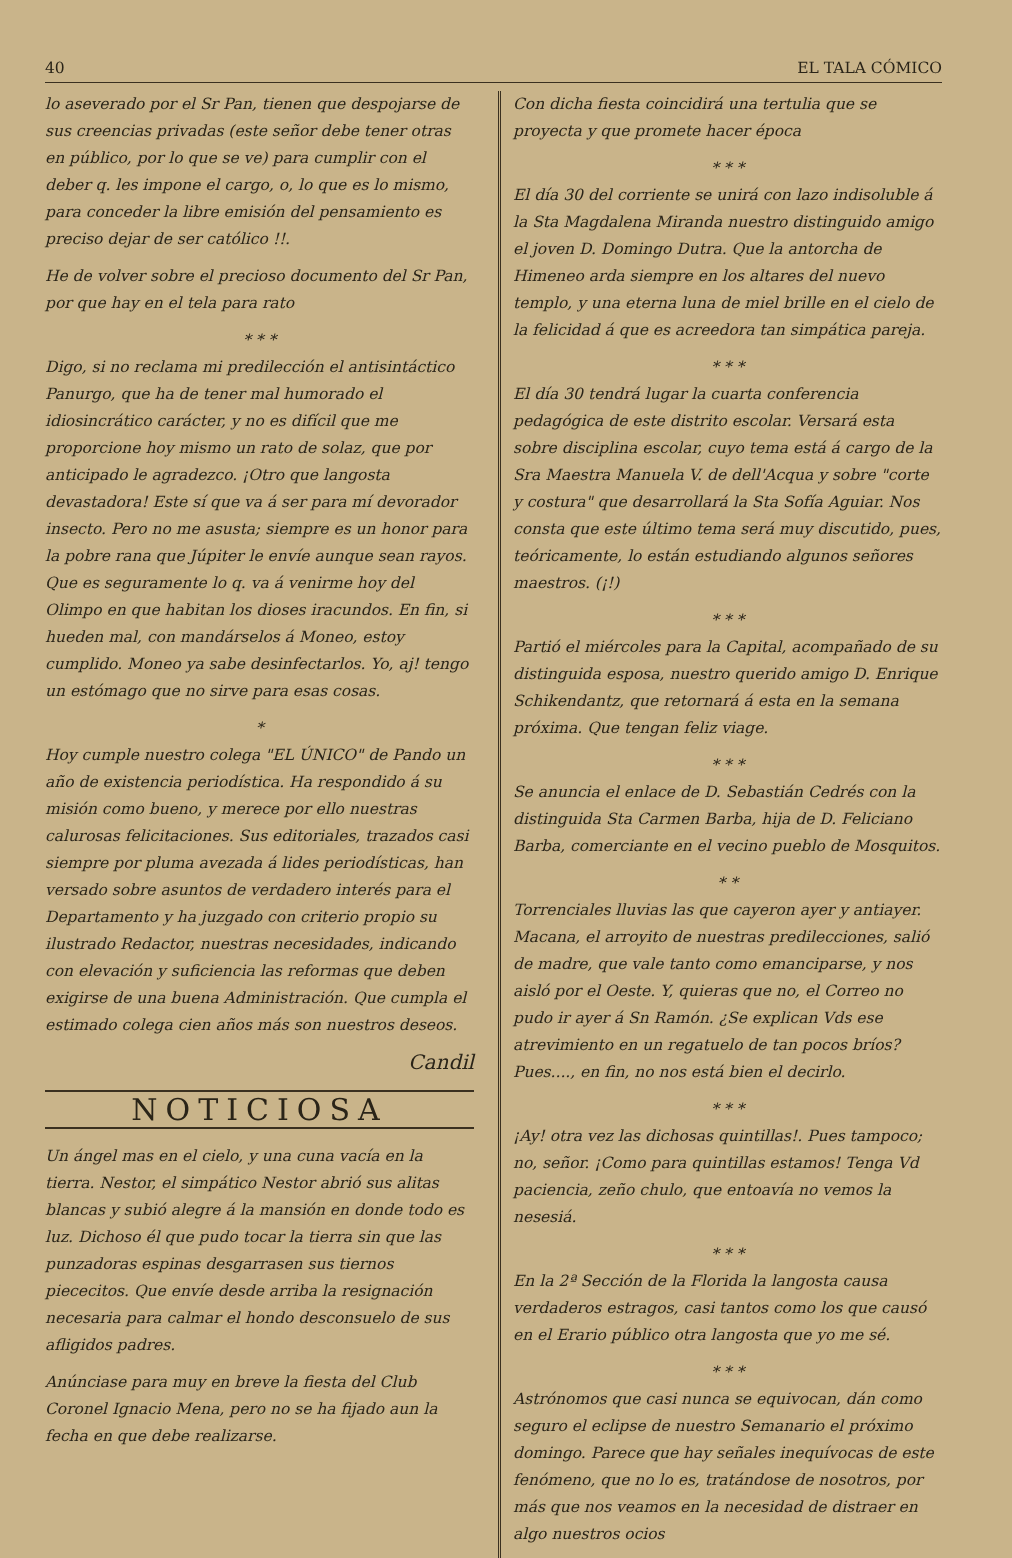40 EL TALA CÓMICO
lo aseverado por el Sr Pan, tienen que despojarse de sus creencias privadas (este señor debe tener otras en público, por lo que se ve) para cumplir con el deber q. les impone el cargo, o, lo que es lo mismo, para conceder la libre emisión del pensamiento es preciso dejar de ser católico !!.
He de volver sobre el precioso documento del Sr Pan, por que hay en el tela para rato
* * *
Digo, si no reclama mi predilección el antisintáctico Panurgo, que ha de tener mal humorado el idiosincrático carácter, y no es difícil que me proporcione hoy mismo un rato de solaz, que por anticipado le agradezco. ¡Otro que langosta devastadora! Este sí que va á ser para mí devorador insecto. Pero no me asusta; siempre es un honor para la pobre rana que Júpiter le envíe aunque sean rayos. Que es seguramente lo q. va á venirme hoy del Olimpo en que habitan los dioses iracundos. En fin, si hueden mal, con mandárselos á Moneo, estoy cumplido. Moneo ya sabe desinfectarlos. Yo, aj! tengo un estómago que no sirve para esas cosas.
*
Hoy cumple nuestro colega "EL ÚNICO" de Pando un año de existencia periodística. Ha respondido á su misión como bueno, y merece por ello nuestras calurosas felicitaciones. Sus editoriales, trazados casi siempre por pluma avezada á lides periodísticas, han versado sobre asuntos de verdadero interés para el Departamento y ha juzgado con criterio propio su ilustrado Redactor, nuestras necesidades, indicando con elevación y suficiencia las reformas que deben exigirse de una buena Administración. Que cumpla el estimado colega cien años más son nuestros deseos.
Candil
NOTICIOSA
Un ángel mas en el cielo, y una cuna vacía en la tierra. Nestor, el simpático Nestor abrió sus alitas blancas y subió alegre á la mansión en donde todo es luz. Dichoso él que pudo tocar la tierra sin que las punzadoras espinas desgarrasen sus tiernos piececitos. Que envíe desde arriba la resignación necesaria para calmar el hondo desconsuelo de sus afligidos padres.
Anúnciase para muy en breve la fiesta del Club Coronel Ignacio Mena, pero no se ha fijado aun la fecha en que debe realizarse.
Con dicha fiesta coincidirá una tertulia que se proyecta y que promete hacer época
* * *
El día 30 del corriente se unirá con lazo indisoluble á la Sta Magdalena Miranda nuestro distinguido amigo el joven D. Domingo Dutra. Que la antorcha de Himeneo arda siempre en los altares del nuevo templo, y una eterna luna de miel brille en el cielo de la felicidad á que es acreedora tan simpática pareja.
* * *
El día 30 tendrá lugar la cuarta conferencia pedagógica de este distrito escolar. Versará esta sobre disciplina escolar, cuyo tema está á cargo de la Sra Maestra Manuela V. de dell'Acqua y sobre "corte y costura" que desarrollará la Sta Sofía Aguiar. Nos consta que este último tema será muy discutido, pues, teóricamente, lo están estudiando algunos señores maestros. (¡!)
* * *
Partió el miércoles para la Capital, acompañado de su distinguida esposa, nuestro querido amigo D. Enrique Schikendantz, que retornará á esta en la semana próxima. Que tengan feliz viage.
* * *
Se anuncia el enlace de D. Sebastián Cedrés con la distinguida Sta Carmen Barba, hija de D. Feliciano Barba, comerciante en el vecino pueblo de Mosquitos.
* *
Torrenciales lluvias las que cayeron ayer y antiayer. Macana, el arroyito de nuestras predilecciones, salió de madre, que vale tanto como emanciparse, y nos aisló por el Oeste. Y, quieras que no, el Correo no pudo ir ayer á Sn Ramón. ¿Se explican Vds ese atrevimiento en un regatuelo de tan pocos bríos? Pues...., en fin, no nos está bien el decirlo.
* * *
¡Ay! otra vez las dichosas quintillas!. Pues tampoco; no, señor. ¡Como para quintillas estamos! Tenga Vd paciencia, zeño chulo, que entoavía no vemos la nesesiá.
* * *
En la 2ª Sección de la Florida la langosta causa verdaderos estragos, casi tantos como los que causó en el Erario público otra langosta que yo me sé.
* * *
Astrónomos que casi nunca se equivocan, dán como seguro el eclipse de nuestro Semanario el próximo domingo. Parece que hay señales inequívocas de este fenómeno, que no lo es, tratándose de nosotros, por más que nos veamos en la necesidad de distraer en algo nuestros ocios